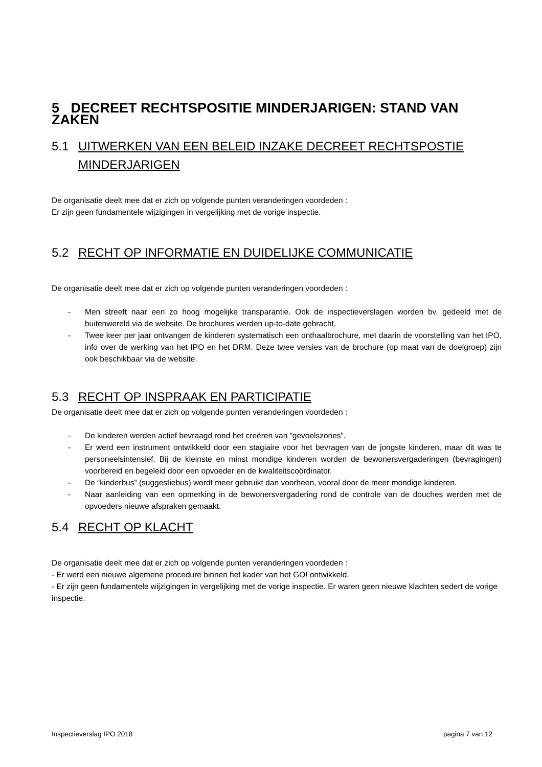5 DECREET RECHTSPOSITIE MINDERJARIGEN: STAND VAN ZAKEN
5.1 UITWERKEN VAN EEN BELEID INZAKE DECREET RECHTSPOSTIE MINDERJARIGEN
De organisatie deelt mee dat er zich op volgende punten veranderingen voordeden :
Er zijn geen fundamentele wijzigingen in vergelijking met de vorige inspectie.
5.2 RECHT OP INFORMATIE EN DUIDELIJKE COMMUNICATIE
De organisatie deelt mee dat er zich op volgende punten veranderingen voordeden :
- Men streeft naar een zo hoog mogelijke transparantie. Ook de inspectieverslagen worden bv. gedeeld met de buitenwereld via de website. De brochures werden up-to-date gebracht.
- Twee keer per jaar ontvangen de kinderen systematisch een onthaalbrochure, met daarin de voorstelling van het IPO, info over de werking van het IPO en het DRM. Deze twee versies van de brochure (op maat van de doelgroep) zijn ook beschikbaar via de website.
5.3 RECHT OP INSPRAAK EN PARTICIPATIE
De organisatie deelt mee dat er zich op volgende punten veranderingen voordeden :
- De kinderen werden actief bevraagd rond het creëren van “gevoelszones”.
- Er werd een instrument ontwikkeld door een stagiaire voor het bevragen van de jongste kinderen, maar dit was te personeelsintensief. Bij de kleinste en minst mondige kinderen worden de bewonersvergaderingen (bevragingen) voorbereid en begeleid door een opvoeder en de kwaliteitscoördinator.
- De “kinderbus” (suggestiebus) wordt meer gebruikt dan voorheen, vooral door de meer mondige kinderen.
- Naar aanleiding van een opmerking in de bewonersvergadering rond de controle van de douches werden met de opvoeders nieuwe afspraken gemaakt.
5.4 RECHT OP KLACHT
De organisatie deelt mee dat er zich op volgende punten veranderingen voordeden :
- Er werd een nieuwe algemene procedure binnen het kader van het GO! ontwikkeld.
- Er zijn geen fundamentele wijzigingen in vergelijking met de vorige inspectie. Er waren geen nieuwe klachten sedert de vorige inspectie.
Inspectieverslag IPO 2018 pagina 7 van 12